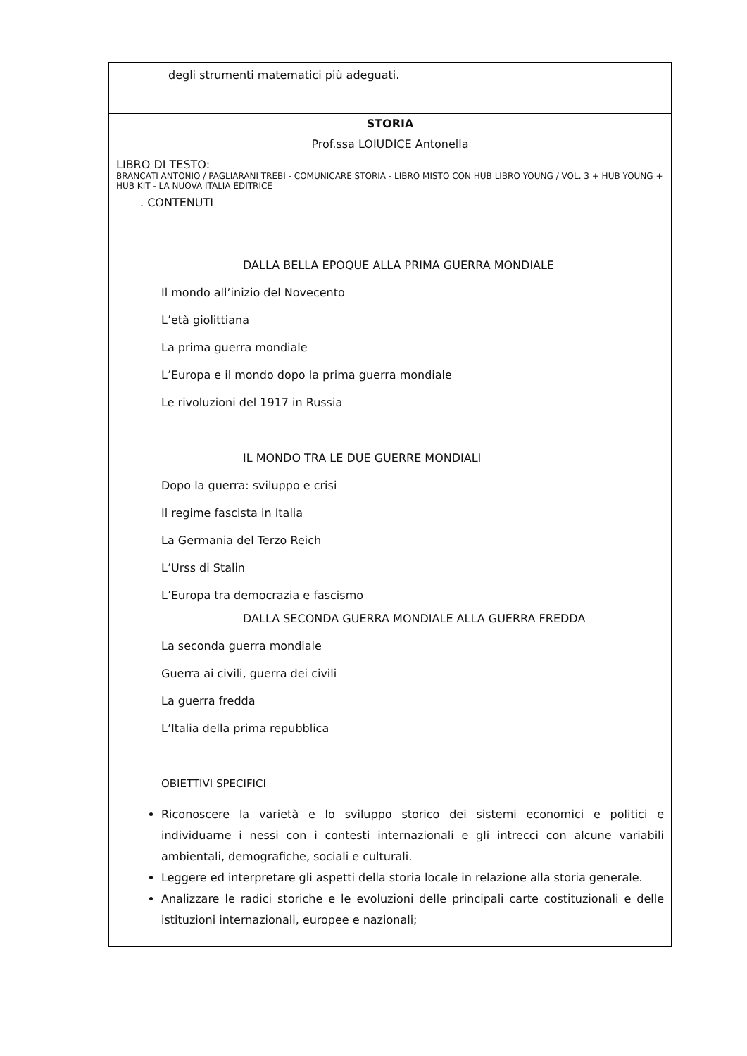| degli strumenti matematici più adeguati. |
| STORIA Prof.ssa LOIUDICE Antonella LIBRO DI TESTO: BRANCATI ANTONIO / PAGLIARANI TREBI - COMUNICARE STORIA - LIBRO MISTO CON HUB LIBRO YOUNG / VOL. 3 + HUB YOUNG + HUB KIT - LA NUOVA ITALIA EDITRICE |
| . CONTENUTI DALLA BELLA EPOQUE ALLA PRIMA GUERRA MONDIALE Il mondo all’inizio del Novecento L’età giolittiana La prima guerra mondiale L’Europa e il mondo dopo la prima guerra mondiale Le rivoluzioni del 1917 in Russia IL MONDO TRA LE DUE GUERRE MONDIALI Dopo la guerra: sviluppo e crisi Il regime fascista in Italia La Germania del Terzo Reich L’Urss di Stalin L’Europa tra democrazia e fascismo DALLA SECONDA GUERRA MONDIALE ALLA GUERRA FREDDA La seconda guerra mondiale Guerra ai civili, guerra dei civili La guerra fredda L’Italia della prima repubblica OBIETTIVI SPECIFICI Riconoscere la varietà e lo sviluppo storico dei sistemi economici e politici e individuarne i nessi con i contesti internazionali e gli intrecci con alcune variabili ambientali, demografiche, sociali e culturali. Leggere ed interpretare gli aspetti della storia locale in relazione alla storia generale. Analizzare le radici storiche e le evoluzioni delle principali carte costituzionali e delle istituzioni internazionali, europee e nazionali; |